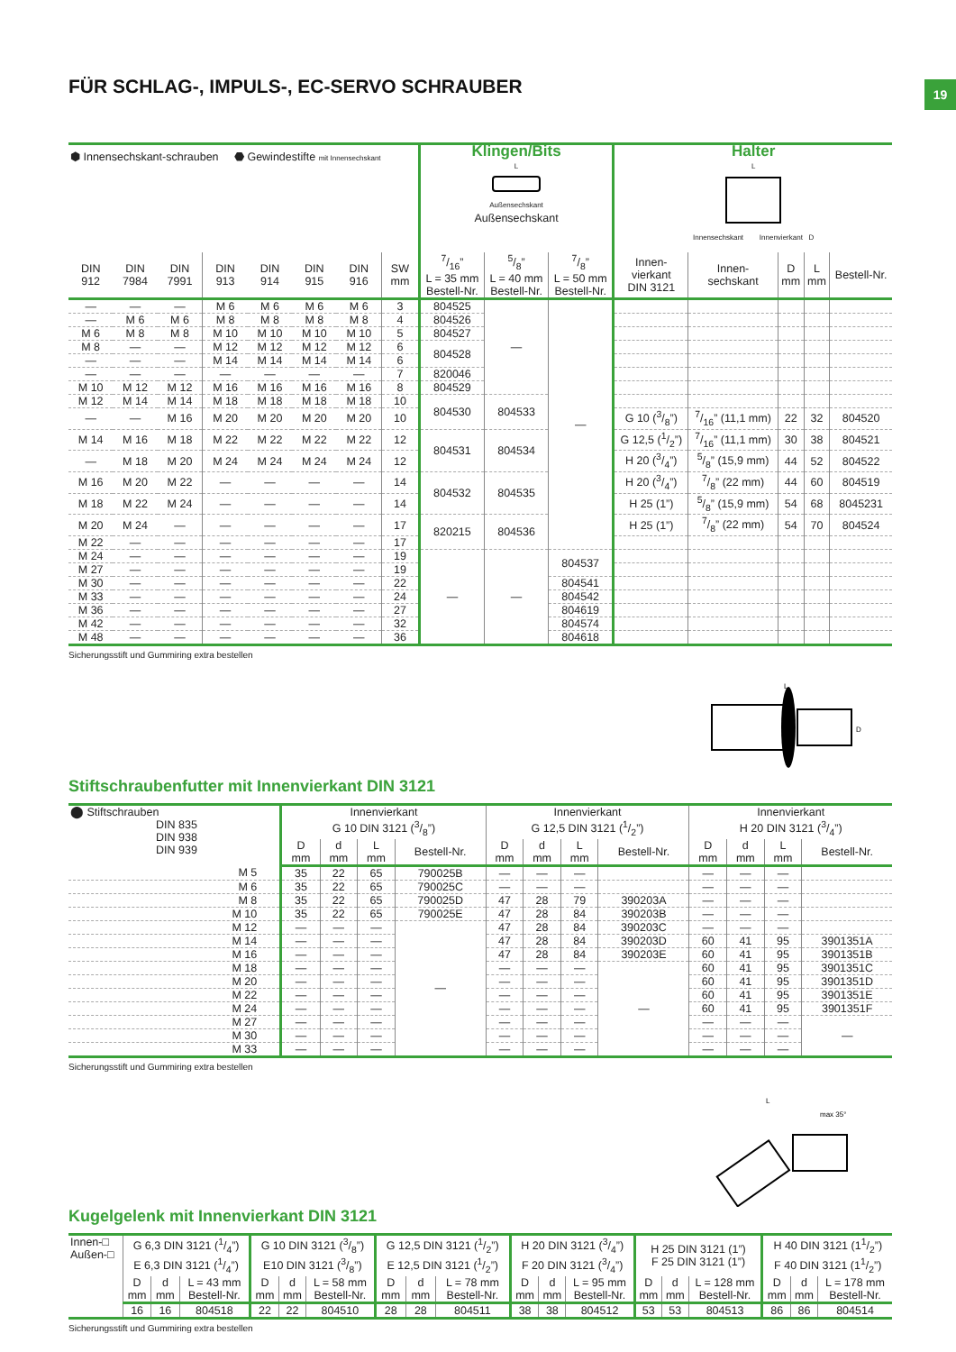19
FÜR SCHLAG-, IMPULS-, EC-SERVO SCHRAUBER
| ⬢ Innensechskant-schrauben ⬣ Gewindestifte mit Innensechskant | | | | | | | | Klingen/Bits L Außensechskant Außensechskant | | | Halter L Innensechskant Innenvierkant D | | | | |
| --- | --- | --- | --- | --- | --- | --- | --- | --- | --- | --- | --- | --- | --- | --- | --- |
| DIN 912 | DIN 7984 | DIN 7991 | DIN 913 | DIN 914 | DIN 915 | DIN 916 | SW mm | 7/16” L = 35 mm Bestell-Nr. | 5/8” L = 40 mm Bestell-Nr. | 7/8” L = 50 mm Bestell-Nr. | Innen- vierkant DIN 3121 | Innen- sechskant | D mm | L mm | Bestell-Nr. |
| — | — | — | M 6 | M 6 | M 6 | M 6 | 3 | 804525 | — | — | | | | | |
| — | M 6 | M 6 | M 8 | M 8 | M 8 | M 8 | 4 | 804526 | | | | | | | |
| M 6 | M 8 | M 8 | M 10 | M 10 | M 10 | M 10 | 5 | 804527 | | | | | | | |
| M 8 | — | — | M 12 | M 12 | M 12 | M 12 | 6 | 804528 | | | | | | | |
| — | — | — | M 14 | M 14 | M 14 | M 14 | 6 | | | | | | | | |
| — | — | — | — | — | — | — | 7 | 820046 | | | | | | | |
| M 10 | M 12 | M 12 | M 16 | M 16 | M 16 | M 16 | 8 | 804529 | | | | | | | |
| M 12 | M 14 | M 14 | M 18 | M 18 | M 18 | M 18 | 10 | 804530 | 804533 | | | | | | |
| — | — | M 16 | M 20 | M 20 | M 20 | M 20 | 10 | | | | G 10 (3/8”) | 7/16” (11,1 mm) | 22 | 32 | 804520 |
| M 14 | M 16 | M 18 | M 22 | M 22 | M 22 | M 22 | 12 | 804531 | 804534 | | G 12,5 (1/2”) | 7/16” (11,1 mm) | 30 | 38 | 804521 |
| — | M 18 | M 20 | M 24 | M 24 | M 24 | M 24 | 12 | | | | H 20 (3/4”) | 5/8” (15,9 mm) | 44 | 52 | 804522 |
| M 16 | M 20 | M 22 | — | — | — | — | 14 | 804532 | 804535 | | H 20 (3/4”) | 7/8” (22 mm) | 44 | 60 | 804519 |
| M 18 | M 22 | M 24 | — | — | — | — | 14 | | | | H 25 (1”) | 5/8” (15,9 mm) | 54 | 68 | 8045231 |
| M 20 | M 24 | — | — | — | — | — | 17 | 820215 | 804536 | | H 25 (1”) | 7/8” (22 mm) | 54 | 70 | 804524 |
| M 22 | — | — | — | — | — | — | 17 | | | | | | | | |
| M 24 | — | — | — | — | — | — | 19 | — | — | 804537 | | | | | |
| M 27 | — | — | — | — | — | — | 19 | | | | | | | | |
| M 30 | — | — | — | — | — | — | 22 | | | 804541 | | | | | |
| M 33 | — | — | — | — | — | — | 24 | | | 804542 | | | | | |
| M 36 | — | — | — | — | — | — | 27 | | | 804619 | | | | | |
| M 42 | — | — | — | — | — | — | 32 | | | 804574 | | | | | |
| M 48 | — | — | — | — | — | — | 36 | | | 804618 | | | | | |
Sicherungsstift und Gummiring extra bestellen
L
D
Stiftschraubenfutter mit Innenvierkant DIN 3121
| ⬤ Stiftschrauben DIN 835 DIN 938 DIN 939 | Innenvierkant G 10 DIN 3121 (3/8”) | | | | Innenvierkant G 12,5 DIN 3121 (1/2”) | | | | Innenvierkant H 20 DIN 3121 (3/4”) | | | |
| --- | --- | --- | --- | --- | --- | --- | --- | --- | --- | --- | --- | --- |
| | D mm | d mm | L mm | Bestell-Nr. | D mm | d mm | L mm | Bestell-Nr. | D mm | d mm | L mm | Bestell-Nr. |
| M 5 | 35 | 22 | 65 | 790025B | — | — | — | | — | — | — | |
| M 6 | 35 | 22 | 65 | 790025C | — | — | — | | — | — | — | |
| M 8 | 35 | 22 | 65 | 790025D | 47 | 28 | 79 | 390203A | — | — | — | |
| M 10 | 35 | 22 | 65 | 790025E | 47 | 28 | 84 | 390203B | — | — | — | |
| M 12 | — | — | — | — | 47 | 28 | 84 | 390203C | — | — | — | |
| M 14 | — | — | — | | 47 | 28 | 84 | 390203D | 60 | 41 | 95 | 3901351A |
| M 16 | — | — | — | | 47 | 28 | 84 | 390203E | 60 | 41 | 95 | 3901351B |
| M 18 | — | — | — | | — | — | — | — | 60 | 41 | 95 | 3901351C |
| M 20 | — | — | — | | — | — | — | | 60 | 41 | 95 | 3901351D |
| M 22 | — | — | — | | — | — | — | | 60 | 41 | 95 | 3901351E |
| M 24 | — | — | — | | — | — | — | | 60 | 41 | 95 | 3901351F |
| M 27 | — | — | — | | — | — | — | | — | — | — | — |
| M 30 | — | — | — | | — | — | — | | — | — | — | |
| M 33 | — | — | — | | — | — | — | | — | — | — | |
Sicherungsstift und Gummiring extra bestellen
max 35°
L
Kugelgelenk mit Innenvierkant DIN 3121
| Innen-□ Außen-□ | G 6,3 DIN 3121 (1/4”) E 6,3 DIN 3121 (1/4”) | | | G 10 DIN 3121 (3/8”) E10 DIN 3121 (3/8”) | | | G 12,5 DIN 3121 (1/2”) E 12,5 DIN 3121 (1/2”) | | | H 20 DIN 3121 (3/4”) F 20 DIN 3121 (3/4”) | | | H 25 DIN 3121 (1”) F 25 DIN 3121 (1”) | | | H 40 DIN 3121 (11/2”) F 40 DIN 3121 (11/2”) | | |
| --- | --- | --- | --- | --- | --- | --- | --- | --- | --- | --- | --- | --- | --- | --- | --- | --- | --- | --- |
| | D mm | d mm | L = 43 mm Bestell-Nr. | D mm | d mm | L = 58 mm Bestell-Nr. | D mm | d mm | L = 78 mm Bestell-Nr. | D mm | d mm | L = 95 mm Bestell-Nr. | D mm | d mm | L = 128 mm Bestell-Nr. | D mm | d mm | L = 178 mm Bestell-Nr. |
| | 16 | 16 | 804518 | 22 | 22 | 804510 | 28 | 28 | 804511 | 38 | 38 | 804512 | 53 | 53 | 804513 | 86 | 86 | 804514 |
Sicherungsstift und Gummiring extra bestellen